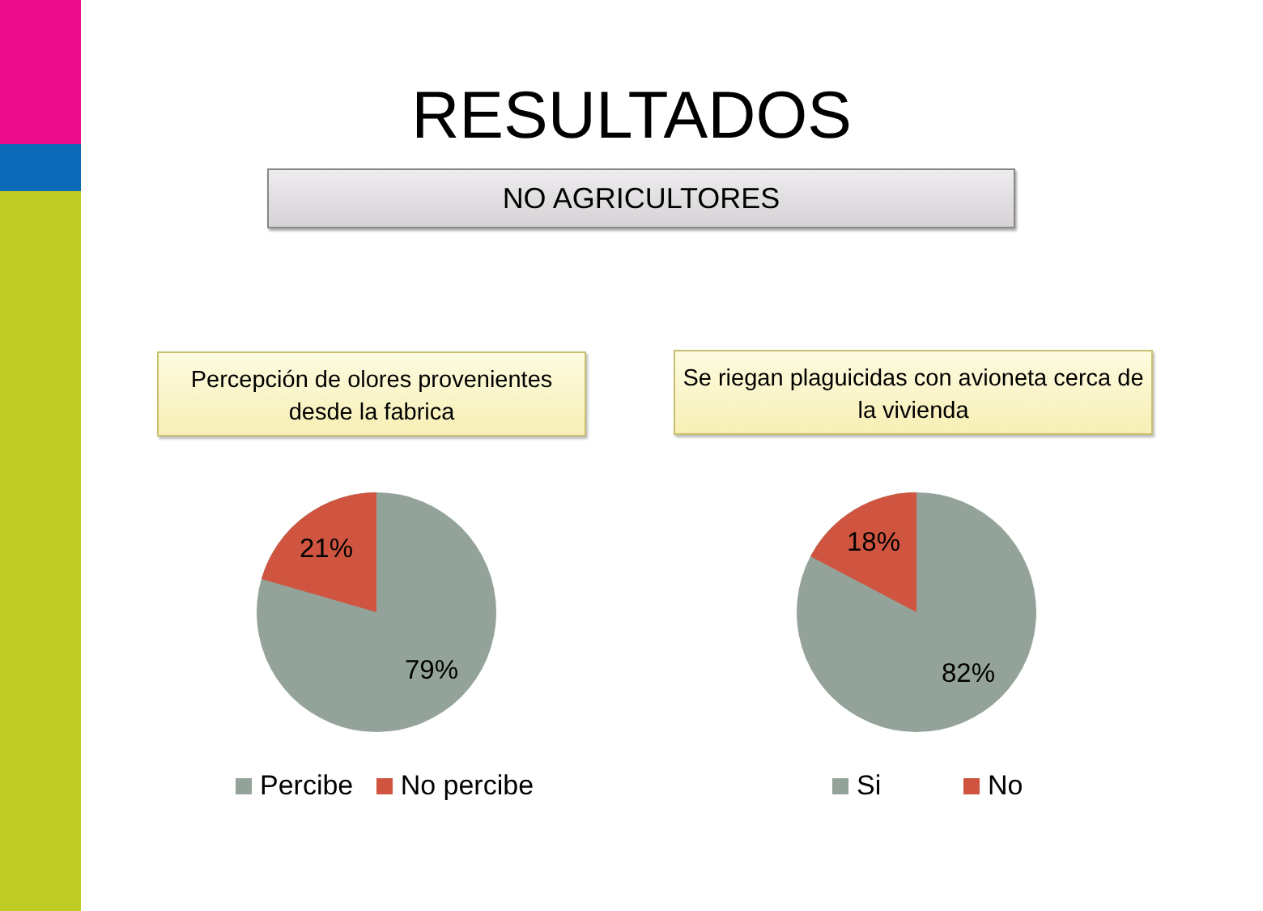RESULTADOS
NO AGRICULTORES
Percepción de olores provenientes desde la fabrica
Se riegan plaguicidas con avioneta cerca de la vivienda
21%
79%
18%
82%
Percibe No percibe Si No